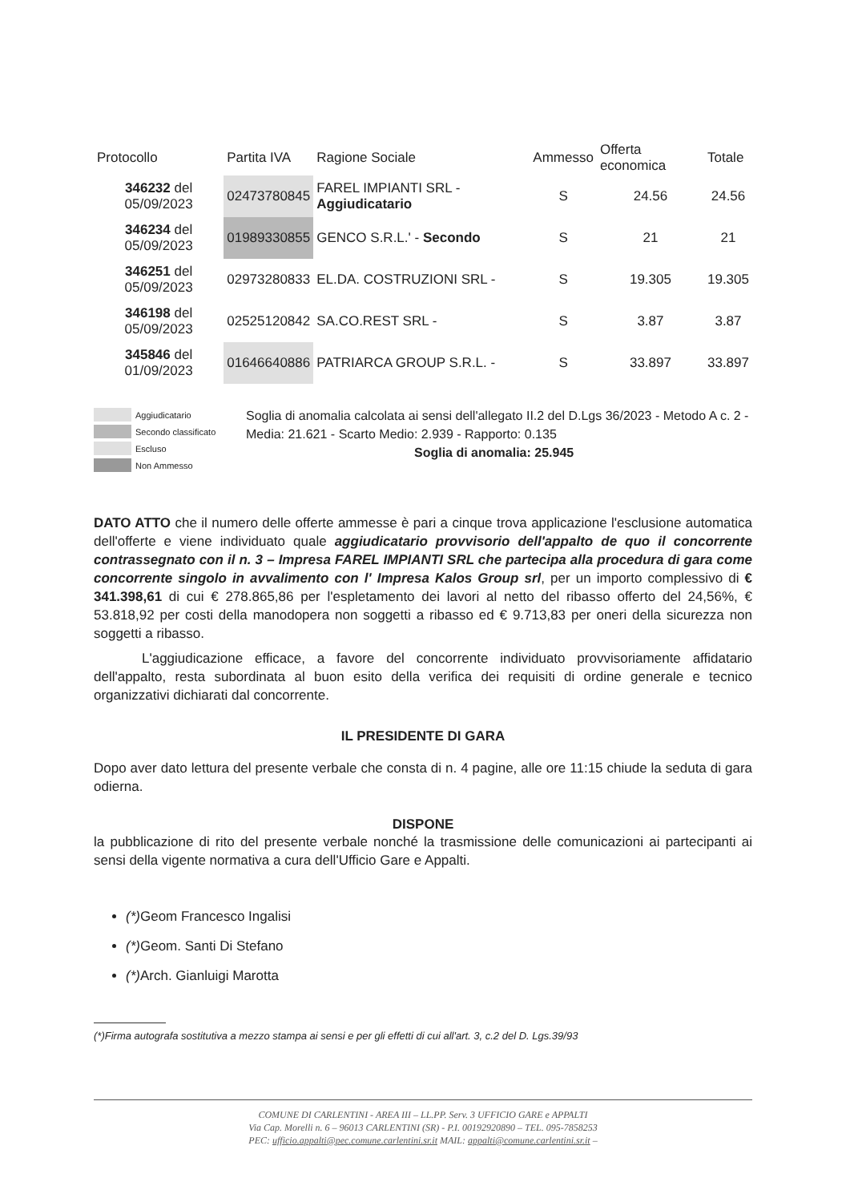| Protocollo | Partita IVA | Ragione Sociale | Ammesso | Offerta economica | Totale |
| --- | --- | --- | --- | --- | --- |
| 346232 del 05/09/2023 | 02473780845 | FAREL IMPIANTI SRL - Aggiudicatario | S | 24.56 | 24.56 |
| 346234 del 05/09/2023 | 01989330855 | GENCO S.R.L.' - Secondo | S | 21 | 21 |
| 346251 del 05/09/2023 | 02973280833 | EL.DA. COSTRUZIONI SRL - | S | 19.305 | 19.305 |
| 346198 del 05/09/2023 | 02525120842 | SA.CO.REST SRL - | S | 3.87 | 3.87 |
| 345846 del 01/09/2023 | 01646640886 | PATRIARCA GROUP S.R.L. - | S | 33.897 | 33.897 |
Aggiudicatario
Secondo classificato
Escluso
Non Ammesso
Soglia di anomalia calcolata ai sensi dell'allegato II.2 del D.Lgs 36/2023 - Metodo A c. 2 - Media: 21.621 - Scarto Medio: 2.939 - Rapporto: 0.135
Soglia di anomalia: 25.945
DATO ATTO che il numero delle offerte ammesse è pari a cinque trova applicazione l'esclusione automatica dell'offerte e viene individuato quale aggiudicatario provvisorio dell'appalto de quo il concorrente contrassegnato con il n. 3 – Impresa FAREL IMPIANTI SRL che partecipa alla procedura di gara come concorrente singolo in avvalimento con l' Impresa Kalos Group srl, per un importo complessivo di € 341.398,61 di cui € 278.865,86 per l'espletamento dei lavori al netto del ribasso offerto del 24,56%, € 53.818,92 per costi della manodopera non soggetti a ribasso ed € 9.713,83 per oneri della sicurezza non soggetti a ribasso.
L'aggiudicazione efficace, a favore del concorrente individuato provvisoriamente affidatario dell'appalto, resta subordinata al buon esito della verifica dei requisiti di ordine generale e tecnico organizzativi dichiarati dal concorrente.
IL PRESIDENTE DI GARA
Dopo aver dato lettura del presente verbale che consta di n. 4 pagine, alle ore 11:15 chiude la seduta di gara odierna.
DISPONE
la pubblicazione di rito del presente verbale nonché la trasmissione delle comunicazioni ai partecipanti ai sensi della vigente normativa a cura dell'Ufficio Gare e Appalti.
(*) Geom Francesco Ingalisi
(*) Geom. Santi Di Stefano
(*) Arch. Gianluigi Marotta
(*)Firma autografa sostitutiva a mezzo stampa ai sensi e per gli effetti di cui all'art. 3, c.2 del D. Lgs.39/93
COMUNE DI CARLENTINI - AREA III – LL.PP. Serv. 3 UFFICIO GARE e APPALTI
Via Cap. Morelli n. 6 – 96013 CARLENTINI (SR) - P.I. 00192920890 – TEL. 095-7858253
PEC: ufficio.appalti@pec.comune.carlentini.sr.it MAIL: appalti@comune.carlentini.sr.it –